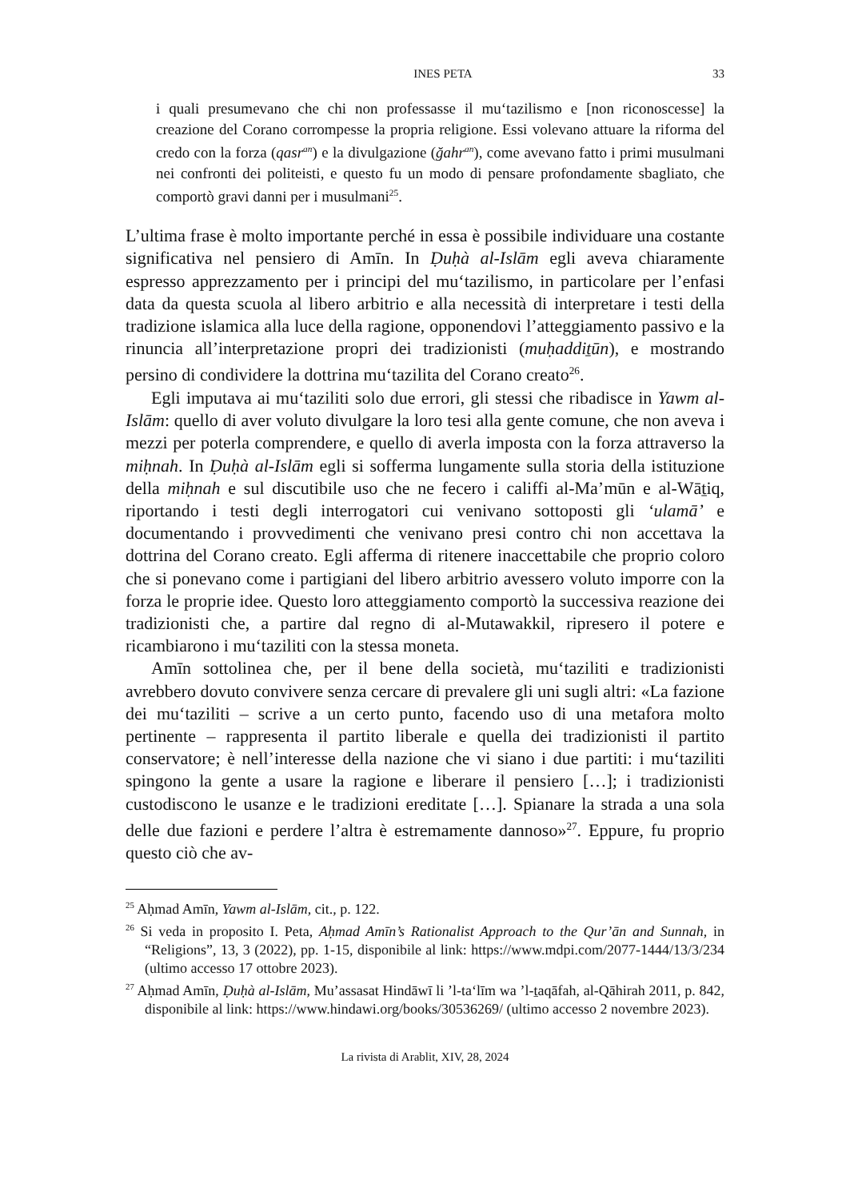INES PETA 33
i quali presumevano che chi non professasse il mu‘tazilismo e [non riconoscesse] la creazione del Corano corrompesse la propria religione. Essi volevano attuare la riforma del credo con la forza (qasr<sup>an</sup>) e la divulgazione (ğahr<sup>an</sup>), come avevano fatto i primi musulmani nei confronti dei politeisti, e questo fu un modo di pensare profondamente sbagliato, che comportò gravi danni per i musulmani<sup>25</sup>.
L’ultima frase è molto importante perché in essa è possibile individuare una costante significativa nel pensiero di Amīn. In Ḍuḥà al-Islām egli aveva chiaramente espresso apprezzamento per i principi del mu‘tazilismo, in particolare per l’enfasi data da questa scuola al libero arbitrio e alla necessità di interpretare i testi della tradizione islamica alla luce della ragione, opponendovi l’atteggiamento passivo e la rinuncia all’interpretazione propri dei tradizionisti (muḥaddiṯūn), e mostrando persino di condividere la dottrina mu‘tazilita del Corano creato<sup>26</sup>.
Egli imputava ai mu‘taziliti solo due errori, gli stessi che ribadisce in Yawm al-Islām: quello di aver voluto divulgare la loro tesi alla gente comune, che non aveva i mezzi per poterla comprendere, e quello di averla imposta con la forza attraverso la miḥnah. In Ḍuḥà al-Islām egli si sofferma lungamente sulla storia della istituzione della miḥnah e sul discutibile uso che ne fecero i califfi al-Ma’mūn e al-Wāṯiq, riportando i testi degli interrogatori cui venivano sottoposti gli ‘ulamā’ e documentando i provvedimenti che venivano presi contro chi non accettava la dottrina del Corano creato. Egli afferma di ritenere inaccettabile che proprio coloro che si ponevano come i partigiani del libero arbitrio avessero voluto imporre con la forza le proprie idee. Questo loro atteggiamento comportò la successiva reazione dei tradizionisti che, a partire dal regno di al-Mutawakkil, ripresero il potere e ricambiarono i mu‘taziliti con la stessa moneta.
Amīn sottolinea che, per il bene della società, mu‘taziliti e tradizionisti avrebbero dovuto convivere senza cercare di prevalere gli uni sugli altri: «La fazione dei mu‘taziliti – scrive a un certo punto, facendo uso di una metafora molto pertinente – rappresenta il partito liberale e quella dei tradizionisti il partito conservatore; è nell’interesse della nazione che vi siano i due partiti: i mu‘taziliti spingono la gente a usare la ragione e liberare il pensiero […]; i tradizionisti custodiscono le usanze e le tradizioni ereditate […]. Spianare la strada a una sola delle due fazioni e perdere l’altra è estremamente dannoso»<sup>27</sup>. Eppure, fu proprio questo ciò che av-
<sup>25</sup> Aḥmad Amīn, Yawm al-Islām, cit., p. 122.
<sup>26</sup> Si veda in proposito I. Peta, Aḥmad Amīn’s Rationalist Approach to the Qur’ān and Sunnah, in “Religions”, 13, 3 (2022), pp. 1-15, disponibile al link: https://www.mdpi.com/2077-1444/13/3/234 (ultimo accesso 17 ottobre 2023).
<sup>27</sup> Aḥmad Amīn, Ḍuḥà al-Islām, Mu’assasat Hindāwī li ’l-ta‘līm wa ’l-ṯaqāfah, al-Qāhirah 2011, p. 842, disponibile al link: https://www.hindawi.org/books/30536269/ (ultimo accesso 2 novembre 2023).
La rivista di Arablit, XIV, 28, 2024